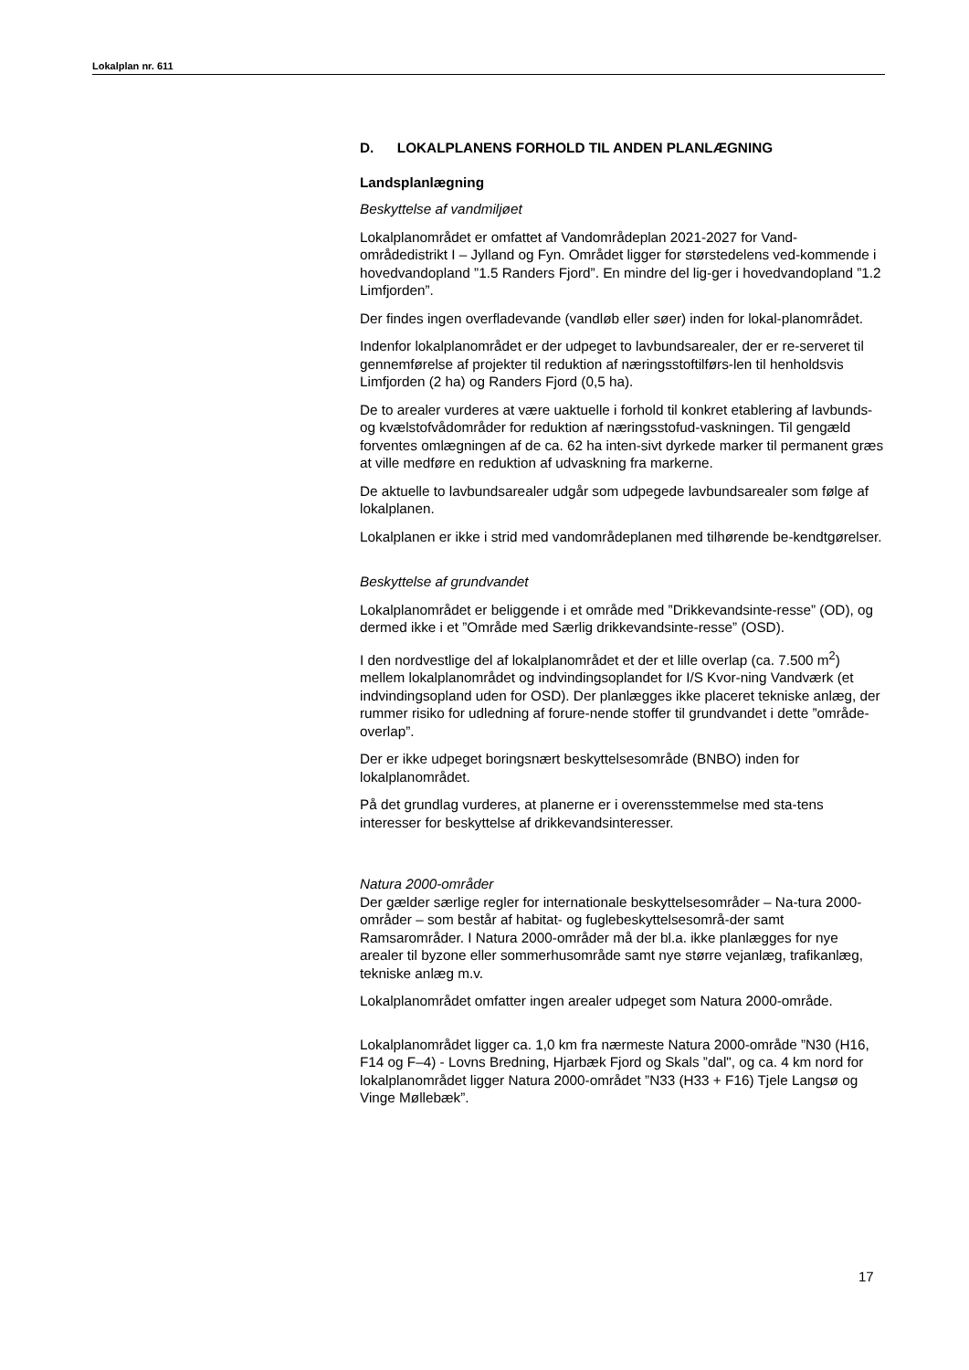Lokalplan nr. 611
D. LOKALPLANENS FORHOLD TIL ANDEN PLANLÆGNING
Landsplanlægning
Beskyttelse af vandmiljøet
Lokalplanområdet er omfattet af Vandområdeplan 2021-2027 for Vand-områdedistrikt I – Jylland og Fyn. Området ligger for størstedelens ved-kommende i hovedvandopland ”1.5 Randers Fjord”. En mindre del lig-ger i hovedvandopland ”1.2 Limfjorden”.
Der findes ingen overfladevande (vandløb eller søer) inden for lokal-planområdet.
Indenfor lokalplanområdet er der udpeget to lavbundsarealer, der er re-serveret til gennemførelse af projekter til reduktion af næringsstoftilførs-len til henholdsvis Limfjorden (2 ha) og Randers Fjord (0,5 ha).
De to arealer vurderes at være uaktuelle i forhold til konkret etablering af lavbunds- og kvælstofvådområder for reduktion af næringsstofud-vaskningen. Til gengæld forventes omlægningen af de ca. 62 ha inten-sivt dyrkede marker til permanent græs at ville medføre en reduktion af udvaskning fra markerne.
De aktuelle to lavbundsarealer udgår som udpegede lavbundsarealer som følge af lokalplanen.
Lokalplanen er ikke i strid med vandområdeplanen med tilhørende be-kendtgørelser.
Beskyttelse af grundvandet
Lokalplanområdet er beliggende i et område med ”Drikkevandsinte-resse” (OD), og dermed ikke i et ”Område med Særlig drikkevandsinte-resse” (OSD).
I den nordvestlige del af lokalplanområdet et der et lille overlap (ca. 7.500 m<sup>2</sup>) mellem lokalplanområdet og indvindingsoplandet for I/S Kvor-ning Vandværk (et indvindingsopland uden for OSD). Der planlægges ikke placeret tekniske anlæg, der rummer risiko for udledning af forure-nende stoffer til grundvandet i dette ”område-overlap”.
Der er ikke udpeget boringsnært beskyttelsesområde (BNBO) inden for lokalplanområdet.
På det grundlag vurderes, at planerne er i overensstemmelse med sta-tens interesser for beskyttelse af drikkevandsinteresser.
Natura 2000-områder
Der gælder særlige regler for internationale beskyttelsesområder – Na-tura 2000-områder – som består af habitat- og fuglebeskyttelsesområ-der samt Ramsarområder. I Natura 2000-områder må der bl.a. ikke planlægges for nye arealer til byzone eller sommerhusområde samt nye større vejanlæg, trafikanlæg, tekniske anlæg m.v.
Lokalplanområdet omfatter ingen arealer udpeget som Natura 2000-område.
Lokalplanområdet ligger ca. 1,0 km fra nærmeste Natura 2000-område ”N30 (H16, F14 og F–4) - Lovns Bredning, Hjarbæk Fjord og Skals ”dal", og ca. 4 km nord for lokalplanområdet ligger Natura 2000-området ”N33 (H33 + F16) Tjele Langsø og Vinge Møllebæk”.
17